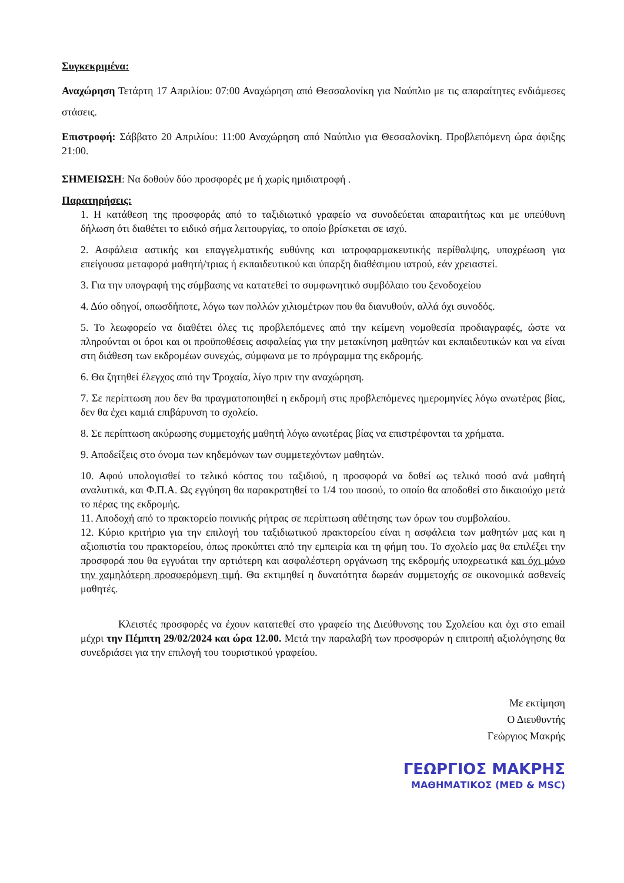Συγκεκριμένα:
Αναχώρηση Τετάρτη 17 Απριλίου: 07:00 Αναχώρηση από Θεσσαλονίκη για Ναύπλιο με τις απαραίτητες ενδιάμεσες στάσεις.
Επιστροφή: Σάββατο 20 Απριλίου: 11:00 Αναχώρηση από Ναύπλιο για Θεσσαλονίκη. Προβλεπόμενη ώρα άφιξης 21:00.
ΣΗΜΕΙΩΣΗ: Να δοθούν δύο προσφορές με ή χωρίς ημιδιατροφή .
Παρατηρήσεις:
1. Η κατάθεση της προσφοράς από το ταξιδιωτικό γραφείο να συνοδεύεται απαραιτήτως και με υπεύθυνη δήλωση ότι διαθέτει το ειδικό σήμα λειτουργίας, το οποίο βρίσκεται σε ισχύ.
2. Ασφάλεια αστικής και επαγγελματικής ευθύνης και ιατροφαρμακευτικής περίθαλψης, υποχρέωση για επείγουσα μεταφορά μαθητή/τριας ή εκπαιδευτικού και ύπαρξη διαθέσιμου ιατρού, εάν χρειαστεί.
3. Για την υπογραφή της σύμβασης να κατατεθεί το συμφωνητικό συμβόλαιο του ξενοδοχείου
4. Δύο οδηγοί, οπωσδήποτε, λόγω των πολλών χιλιομέτρων που θα διανυθούν, αλλά όχι συνοδός.
5. Το λεωφορείο να διαθέτει όλες τις προβλεπόμενες από την κείμενη νομοθεσία προδιαγραφές, ώστε να πληρούνται οι όροι και οι προϋποθέσεις ασφαλείας για την μετακίνηση μαθητών και εκπαιδευτικών και να είναι στη διάθεση των εκδρομέων συνεχώς, σύμφωνα με το πρόγραμμα της εκδρομής.
6. Θα ζητηθεί έλεγχος από την Τροχαία, λίγο πριν την αναχώρηση.
7. Σε περίπτωση που δεν θα πραγματοποιηθεί η εκδρομή στις προβλεπόμενες ημερομηνίες λόγω ανωτέρας βίας, δεν θα έχει καμιά επιβάρυνση το σχολείο.
8. Σε περίπτωση ακύρωσης συμμετοχής μαθητή λόγω ανωτέρας βίας να επιστρέφονται τα χρήματα.
9. Αποδείξεις στο όνομα των κηδεμόνων των συμμετεχόντων μαθητών.
10. Αφού υπολογισθεί το τελικό κόστος του ταξιδιού, η προσφορά να δοθεί ως τελικό ποσό ανά μαθητή αναλυτικά, και Φ.Π.Α. Ως εγγύηση θα παρακρατηθεί το 1/4 του ποσού, το οποίο θα αποδοθεί στο δικαιούχο μετά το πέρας της εκδρομής.
11. Αποδοχή από το πρακτορείο ποινικής ρήτρας σε περίπτωση αθέτησης των όρων του συμβολαίου.
12. Κύριο κριτήριο για την επιλογή του ταξιδιωτικού πρακτορείου είναι η ασφάλεια των μαθητών μας και η αξιοπιστία του πρακτορείου, όπως προκύπτει από την εμπειρία και τη φήμη του. Το σχολείο μας θα επιλέξει την προσφορά που θα εγγυάται την αρτιότερη και ασφαλέστερη οργάνωση της εκδρομής υποχρεωτικά και όχι μόνο την χαμηλότερη προσφερόμενη τιμή. Θα εκτιμηθεί η δυνατότητα δωρεάν συμμετοχής σε οικονομικά ασθενείς μαθητές.
Κλειστές προσφορές να έχουν κατατεθεί στο γραφείο της Διεύθυνσης του Σχολείου και όχι στο email μέχρι την Πέμπτη 29/02/2024 και ώρα 12.00. Μετά την παραλαβή των προσφορών η επιτροπή αξιολόγησης θα συνεδριάσει για την επιλογή του τουριστικού γραφείου.
Με εκτίμηση
Ο Διευθυντής
Γεώργιος Μακρής
ΓΕΩΡΓΙΟΣ ΜΑΚΡΗΣ
ΜΑΘΗΜΑΤΙΚΟΣ (MED & MSC)